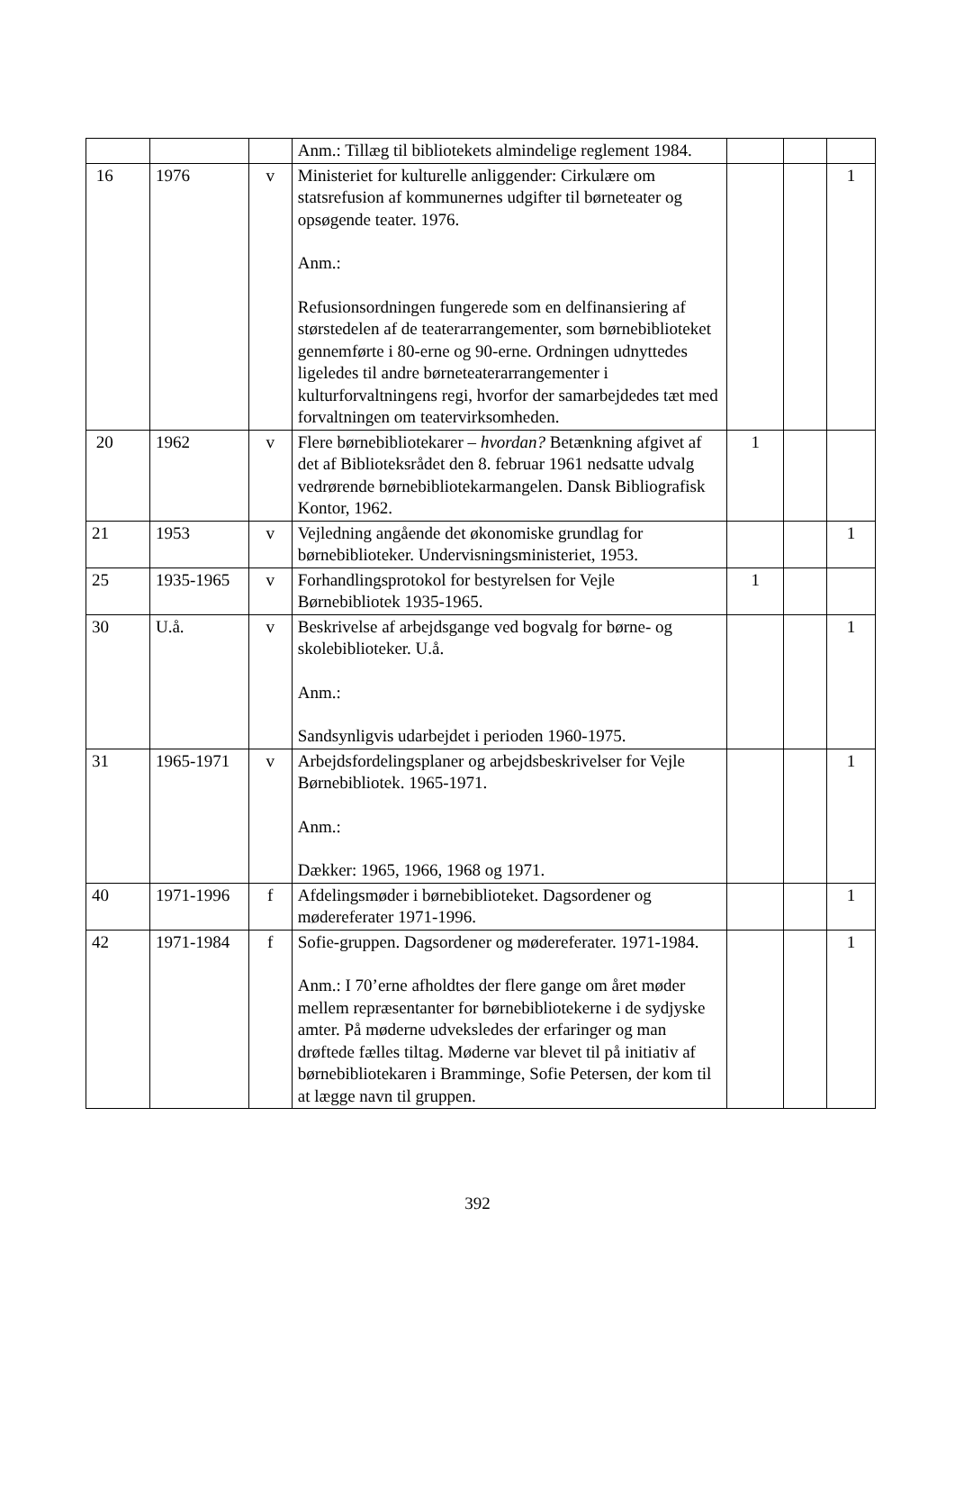| | | | Anm.: Tillæg til bibliotekets almindelige reglement 1984. | | | |
| 16 | 1976 | v | Ministeriet for kulturelle anliggender: Cirkulære om statsrefusion af kommunernes udgifter til børneteater og opsøgende teater. 1976. Anm.: Refusionsordningen fungerede som en delfinansiering af størstedelen af de teaterarrangementer, som børnebiblioteket gennemførte i 80-erne og 90-erne. Ordningen udnyttedes ligeledes til andre børneteaterarrangementer i kulturforvaltningens regi, hvorfor der samarbejdedes tæt med forvaltningen om teatervirksomheden. | | | 1 |
| 20 | 1962 | v | Flere børnebibliotekarer – hvordan? Betænkning afgivet af det af Biblioteksrådet den 8. februar 1961 nedsatte udvalg vedrørende børnebibliotekarmangelen. Dansk Bibliografisk Kontor, 1962. | 1 | | |
| 21 | 1953 | v | Vejledning angående det økonomiske grundlag for børnebiblioteker. Undervisningsministeriet, 1953. | | | 1 |
| 25 | 1935-1965 | v | Forhandlingsprotokol for bestyrelsen for Vejle Børnebibliotek 1935-1965. | 1 | | |
| 30 | U.å. | v | Beskrivelse af arbejdsgange ved bogvalg for børne- og skolebiblioteker. U.å. Anm.: Sandsynligvis udarbejdet i perioden 1960-1975. | | | 1 |
| 31 | 1965-1971 | v | Arbejdsfordelingsplaner og arbejdsbeskrivelser for Vejle Børnebibliotek. 1965-1971. Anm.: Dækker: 1965, 1966, 1968 og 1971. | | | 1 |
| 40 | 1971-1996 | f | Afdelingsmøder i børnebiblioteket. Dagsordener og mødereferater 1971-1996. | | | 1 |
| 42 | 1971-1984 | f | Sofie-gruppen. Dagsordener og mødereferater. 1971-1984. Anm.: I 70’erne afholdtes der flere gange om året møder mellem repræsentanter for børnebibliotekerne i de sydjyske amter. På møderne udveksledes der erfaringer og man drøftede fælles tiltag. Møderne var blevet til på initiativ af børnebibliotekaren i Bramminge, Sofie Petersen, der kom til at lægge navn til gruppen. | | | 1 |
392